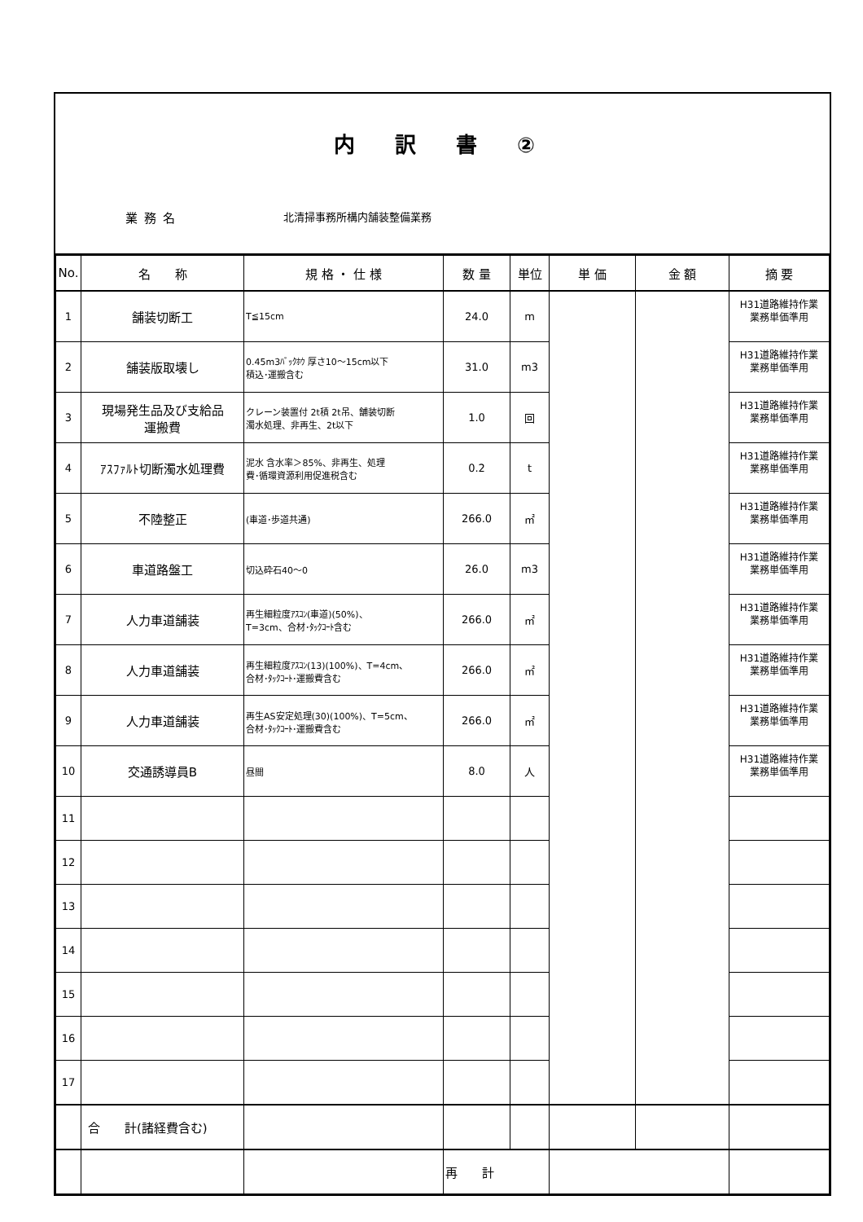内 訳 書 ②
業務名
北清掃事務所構内舗装整備業務
| No. | 名 称 | 規 格 ・ 仕 様 | 数 量 | 単位 | 単 価 | 金 額 | 摘 要 |
| --- | --- | --- | --- | --- | --- | --- | --- |
| 1 | 舗装切断工 | T≦15cm | 24.0 | m | | | H31道路維持作業 業務単価準用 |
| 2 | 舗装版取壊し | 0.45m3ﾊﾞｯｸﾎｳ 厚さ10～15cm以下 積込･運搬含む | 31.0 | m3 | | | H31道路維持作業 業務単価準用 |
| 3 | 現場発生品及び支給品 運搬費 | クレーン装置付 2t積 2t吊、舗装切断 濁水処理、非再生、2t以下 | 1.0 | 回 | | | H31道路維持作業 業務単価準用 |
| 4 | ｱｽﾌｧﾙﾄ切断濁水処理費 | 泥水 含水率＞85%、非再生、処理 費･循環資源利用促進税含む | 0.2 | t | | | H31道路維持作業 業務単価準用 |
| 5 | 不陸整正 | (車道･歩道共通) | 266.0 | ㎡ | | | H31道路維持作業 業務単価準用 |
| 6 | 車道路盤工 | 切込砕石40～0 | 26.0 | m3 | | | H31道路維持作業 業務単価準用 |
| 7 | 人力車道舗装 | 再生細粒度ｱｽｺﾝ(車道)(50%)、 T=3cm、合材･ﾀｯｸｺｰﾄ含む | 266.0 | ㎡ | | | H31道路維持作業 業務単価準用 |
| 8 | 人力車道舗装 | 再生細粒度ｱｽｺﾝ(13)(100%)、T=4cm、 合材･ﾀｯｸｺｰﾄ･運搬費含む | 266.0 | ㎡ | | | H31道路維持作業 業務単価準用 |
| 9 | 人力車道舗装 | 再生AS安定処理(30)(100%)、T=5cm、 合材･ﾀｯｸｺｰﾄ･運搬費含む | 266.0 | ㎡ | | | H31道路維持作業 業務単価準用 |
| 10 | 交通誘導員B | 昼間 | 8.0 | 人 | | | H31道路維持作業 業務単価準用 |
| 11 | | | | | | | |
| 12 | | | | | | | |
| 13 | | | | | | | |
| 14 | | | | | | | |
| 15 | | | | | | | |
| 16 | | | | | | | |
| 17 | | | | | | | |
| | 合 計(諸経費含む) | | | | | | |
| | | | 再 計 | | | | |